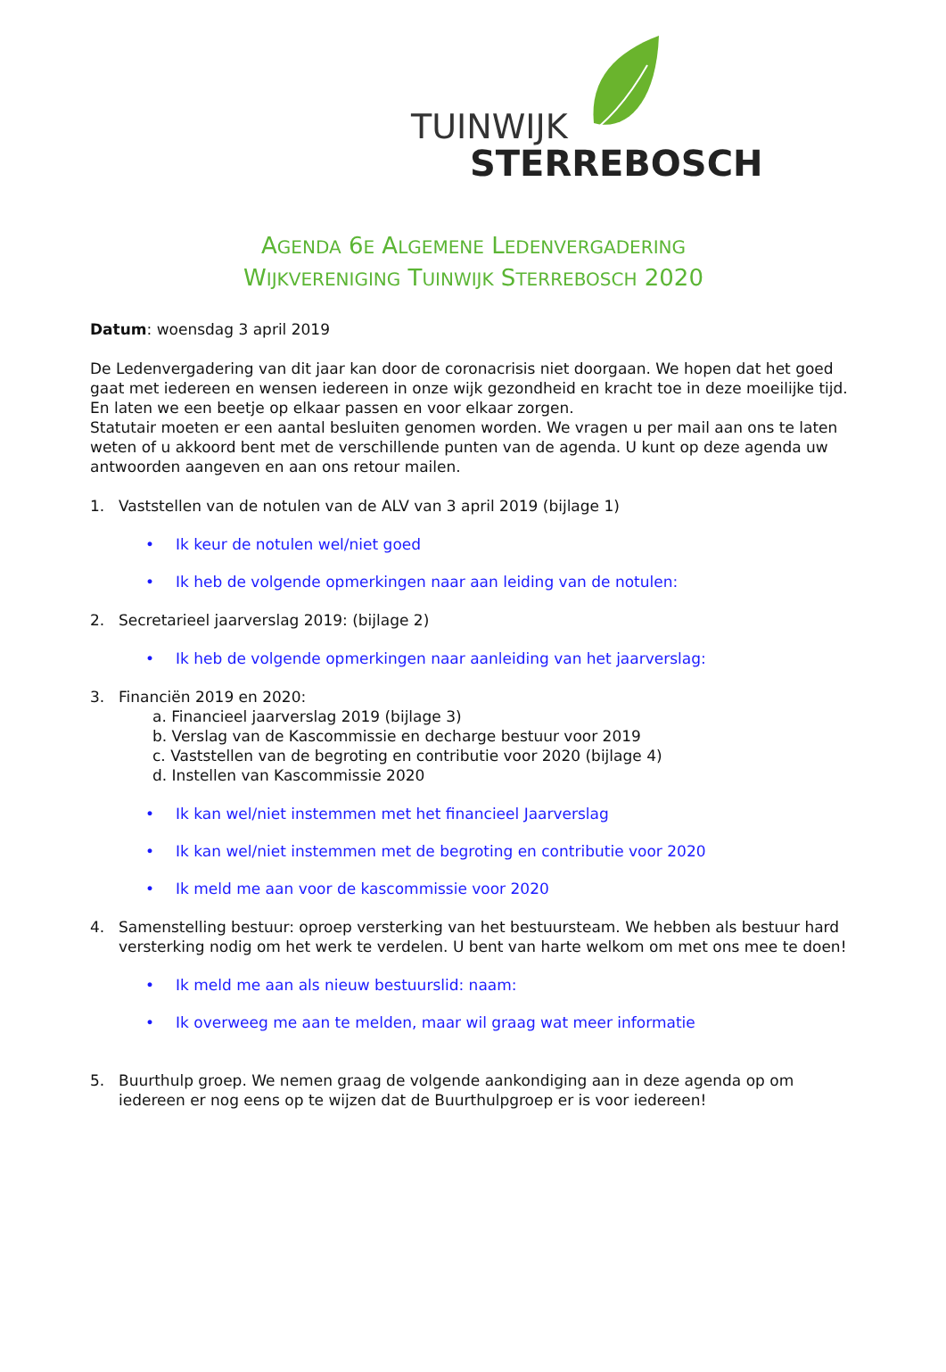TUINWIJK
STERREBOSCH
AGENDA 6E ALGEMENE LEDENVERGADERING
WIJKVERENIGING TUINWIJK STERREBOSCH 2020
Datum: woensdag 3 april 2019
De Ledenvergadering van dit jaar kan door de coronacrisis niet doorgaan. We hopen dat het goed gaat met iedereen en wensen iedereen in onze wijk gezondheid en kracht toe in deze moeilijke tijd. En laten we een beetje op elkaar passen en voor elkaar zorgen.
Statutair moeten er een aantal besluiten genomen worden. We vragen u per mail aan ons te laten weten of u akkoord bent met de verschillende punten van de agenda. U kunt op deze agenda uw antwoorden aangeven en aan ons retour mailen.
1. Vaststellen van de notulen van de ALV van 3 april 2019 (bijlage 1)
• Ik keur de notulen wel/niet goed
• Ik heb de volgende opmerkingen naar aan leiding van de notulen:
2. Secretarieel jaarverslag 2019: (bijlage 2)
• Ik heb de volgende opmerkingen naar aanleiding van het jaarverslag:
3. Financiën 2019 en 2020:
a. Financieel jaarverslag 2019 (bijlage 3)
b. Verslag van de Kascommissie en decharge bestuur voor 2019
c. Vaststellen van de begroting en contributie voor 2020 (bijlage 4)
d. Instellen van Kascommissie 2020
• Ik kan wel/niet instemmen met het financieel Jaarverslag
• Ik kan wel/niet instemmen met de begroting en contributie voor 2020
• Ik meld me aan voor de kascommissie voor 2020
4. Samenstelling bestuur: oproep versterking van het bestuursteam. We hebben als bestuur hard versterking nodig om het werk te verdelen. U bent van harte welkom om met ons mee te doen!
• Ik meld me aan als nieuw bestuurslid: naam:
• Ik overweeg me aan te melden, maar wil graag wat meer informatie
5. Buurthulp groep. We nemen graag de volgende aankondiging aan in deze agenda op om iedereen er nog eens op te wijzen dat de Buurthulpgroep er is voor iedereen!